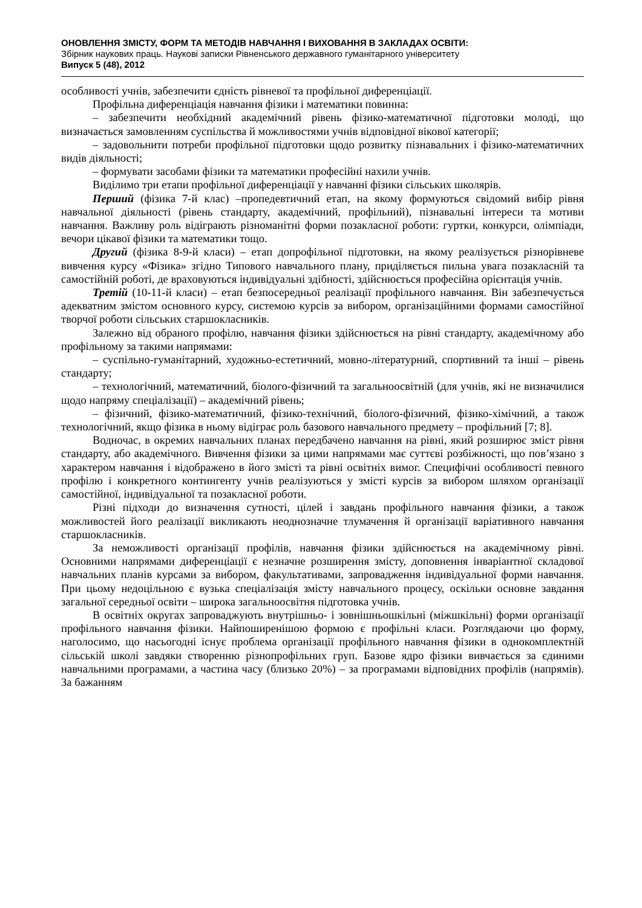ОНОВЛЕННЯ ЗМІСТУ, ФОРМ ТА МЕТОДІВ НАВЧАННЯ І ВИХОВАННЯ В ЗАКЛАДАХ ОСВІТИ:
Збірник наукових праць. Наукові записки Рівненського державного гуманітарного університету
Випуск 5 (48), 2012
особливості учнів, забезпечити єдність рівневої та профільної диференціації.
Профільна диференціація навчання фізики і математики повинна:
– забезпечити необхідний академічний рівень фізико-математичної підготовки молоді, що визначається замовленням суспільства й можливостями учнів відповідної вікової категорії;
– задовольнити потреби профільної підготовки щодо розвитку пізнавальних і фізико-математичних видів діяльності;
– формувати засобами фізики та математики професійні нахили учнів.
Виділимо три етапи профільної диференціації у навчанні фізики сільських школярів.
Перший (фізика 7-й клас) –пропедевтичний етап, на якому формуються свідомий вибір рівня навчальної діяльності (рівень стандарту, академічний, профільний), пізнавальні інтереси та мотиви навчання. Важливу роль відіграють різноманітні форми позакласної роботи: гуртки, конкурси, олімпіади, вечори цікавої фізики та математики тощо.
Другий (фізика 8-9-й класи) – етап допрофільної підготовки, на якому реалізується різнорівневе вивчення курсу «Фізика» згідно Типового навчального плану, приділяється пильна увага позакласній та самостійній роботі, де враховуються індивідуальні здібності, здійснюється професійна орієнтація учнів.
Третій (10-11-й класи) – етап безпосередньої реалізації профільного навчання. Він забезпечується адекватним змістом основного курсу, системою курсів за вибором, організаційними формами самостійної творчої роботи сільських старшокласників.
Залежно від обраного профілю, навчання фізики здійснюється на рівні стандарту, академічному або профільному за такими напрямами:
– суспільно-гуманітарний, художньо-естетичний, мовно-літературний, спортивний та інші – рівень стандарту;
– технологічний, математичний, біолого-фізичний та загальноосвітній (для учнів, які не визначилися щодо напряму спеціалізації) – академічний рівень;
– фізичний, фізико-математичний, фізико-технічний, біолого-фізичний, фізико-хімічний, а також технологічний, якщо фізика в ньому відіграє роль базового навчального предмету – профільний [7; 8].
Водночас, в окремих навчальних планах передбачено навчання на рівні, який розширює зміст рівня стандарту, або академічного. Вивчення фізики за цими напрямами має суттєві розбіжності, що пов’язано з характером навчання і відображено в його змісті та рівні освітніх вимог. Специфічні особливості певного профілю і конкретного контингенту учнів реалізуються у змісті курсів за вибором шляхом організації самостійної, індивідуальної та позакласної роботи.
Різні підходи до визначення сутності, цілей і завдань профільного навчання фізики, а також можливостей його реалізації викликають неоднозначне тлумачення й організації варіативного навчання старшокласників.
За неможливості організації профілів, навчання фізики здійснюється на академічному рівні. Основними напрямами диференціації є незначне розширення змісту, доповнення інваріантної складової навчальних планів курсами за вибором, факультативами, запровадження індивідуальної форми навчання. При цьому недоцільною є вузька спеціалізація змісту навчального процесу, оскільки основне завдання загальної середньої освіти – широка загальноосвітня підготовка учнів.
В освітніх округах запроваджують внутрішньо- і зовнішньошкільні (міжшкільні) форми організації профільного навчання фізики. Найпоширенішою формою є профільні класи. Розглядаючи цю форму, наголосимо, що насьогодні існує проблема організації профільного навчання фізики в однокомплектній сільській школі завдяки створенню різнопрофільних груп. Базове ядро фізики вивчається за єдиними навчальними програмами, а частина часу (близько 20%) – за програмами відповідних профілів (напрямів). За бажанням